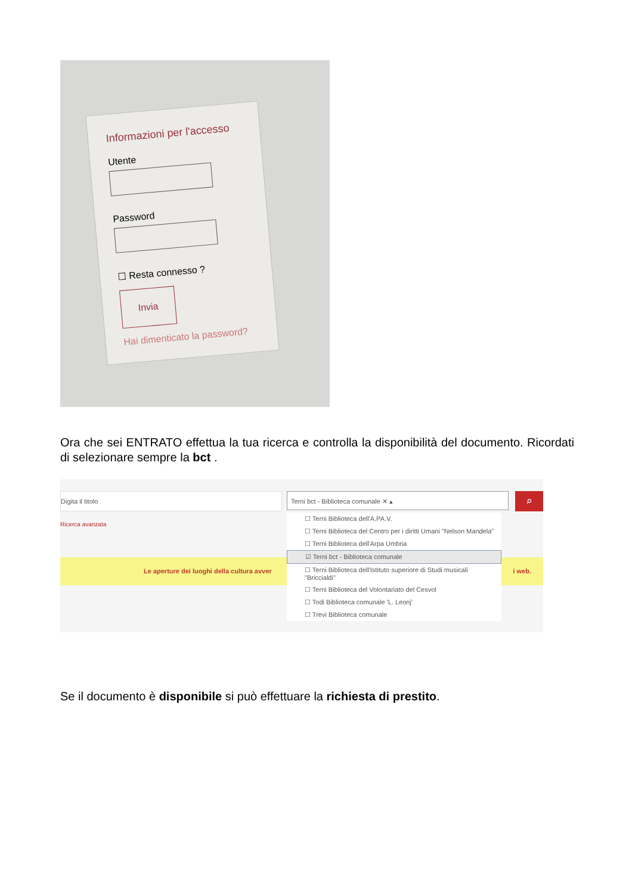Informazioni per l'accesso
Utente
Password
☐ Resta connesso ?
Invia
Hai dimenticato la password?
Ora che sei ENTRATO effettua la tua ricerca e controlla la disponibilità del documento. Ricordati di selezionare sempre la bct .
Digita il titolo Terni bct - Biblioteca comunale ✕ ▴ ⌕
Ricerca avanzata
Le aperture dei luoghi della cultura avver i web.
☐ Terni Biblioteca dell'A.PA.V.
☐ Terni Biblioteca del Centro per i diritti Umani "Nelson Mandela"
☐ Terni Biblioteca dell'Arpa Umbria
☑ Terni bct - Biblioteca comunale
☐ Terni Biblioteca dell'Istituto superiore di Studi musicali "Briccialdi"
☐ Terni Biblioteca del Volontariato del Cesvol
☐ Todi Biblioteca comunale 'L. Leonj'
☐ Trevi Biblioteca comunale
Se il documento è disponibile si può effettuare la richiesta di prestito.